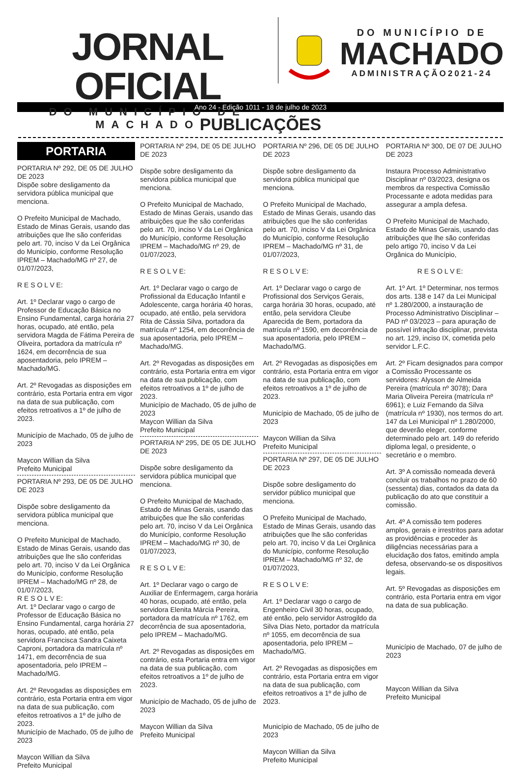JORNAL OFICIAL
DO MUNICÍPIO DE MACHADO
DO MUNICÍPIO DE
MACHADO
ADMINISTRAÇÃO2021-24
Ano 24 - Edição 1011 - 18 de julho de 2023
PUBLICAÇÕES
PORTARIA
PORTARIA Nº 292, DE 05 DE JULHO DE 2023
Dispõe sobre desligamento da servidora pública municipal que menciona.
O Prefeito Municipal de Machado, Estado de Minas Gerais, usando das atribuições que lhe são conferidas pelo art. 70, inciso V da Lei Orgânica do Município, conforme Resolução IPREM – Machado/MG nº 27, de 01/07/2023,
R E S O L V E:
Art. 1º Declarar vago o cargo de Professor de Educação Básica no Ensino Fundamental, carga horária 27 horas, ocupado, até então, pela servidora Magda de Fátima Pereira de Oliveira, portadora da matrícula nº 1624, em decorrência de sua aposentadoria, pelo IPREM – Machado/MG.
Art. 2º Revogadas as disposições em contrário, esta Portaria entra em vigor na data de sua publicação, com efeitos retroativos a 1º de julho de 2023.
Município de Machado, 05 de julho de 2023
Maycon Willian da Silva
Prefeito Municipal
PORTARIA Nº 293, DE 05 DE JULHO DE 2023
Dispõe sobre desligamento da servidora pública municipal que menciona.
O Prefeito Municipal de Machado, Estado de Minas Gerais, usando das atribuições que lhe são conferidas pelo art. 70, inciso V da Lei Orgânica do Município, conforme Resolução IPREM – Machado/MG nº 28, de 01/07/2023,
R E S O L V E:
Art. 1º Declarar vago o cargo de Professor de Educação Básica no Ensino Fundamental, carga horária 27 horas, ocupado, até então, pela servidora Francisca Sandra Caixeta Caproni, portadora da matrícula nº 1471, em decorrência de sua aposentadoria, pelo IPREM – Machado/MG.
Art. 2º Revogadas as disposições em contrário, esta Portaria entra em vigor na data de sua publicação, com efeitos retroativos a 1º de julho de 2023.
Município de Machado, 05 de julho de 2023
Maycon Willian da Silva
Prefeito Municipal
PORTARIA Nº 294, DE 05 DE JULHO DE 2023
Dispõe sobre desligamento da servidora pública municipal que menciona.
O Prefeito Municipal de Machado, Estado de Minas Gerais, usando das atribuições que lhe são conferidas pelo art. 70, inciso V da Lei Orgânica do Município, conforme Resolução IPREM – Machado/MG nº 29, de 01/07/2023,
R E S O L V E:
Art. 1º Declarar vago o cargo de Profissional da Educação Infantil e Adolescente, carga horária 40 horas, ocupado, até então, pela servidora Rita de Cássia Silva, portadora da matrícula nº 1254, em decorrência de sua aposentadoria, pelo IPREM – Machado/MG.
Art. 2º Revogadas as disposições em contrário, esta Portaria entra em vigor na data de sua publicação, com efeitos retroativos a 1º de julho de 2023.
Município de Machado, 05 de julho de 2023
Maycon Willian da Silva
Prefeito Municipal
PORTARIA Nº 295, DE 05 DE JULHO DE 2023
Dispõe sobre desligamento da servidora pública municipal que menciona.
O Prefeito Municipal de Machado, Estado de Minas Gerais, usando das atribuições que lhe são conferidas pelo art. 70, inciso V da Lei Orgânica do Município, conforme Resolução IPREM – Machado/MG nº 30, de 01/07/2023,
R E S O L V E:
Art. 1º Declarar vago o cargo de Auxiliar de Enfermagem, carga horária 40 horas, ocupado, até então, pela servidora Elenita Márcia Pereira, portadora da matrícula nº 1762, em decorrência de sua aposentadoria, pelo IPREM – Machado/MG.
Art. 2º Revogadas as disposições em contrário, esta Portaria entra em vigor na data de sua publicação, com efeitos retroativos a 1º de julho de 2023.
Município de Machado, 05 de julho de 2023
Maycon Willian da Silva
Prefeito Municipal
PORTARIA Nº 296, DE 05 DE JULHO DE 2023
Dispõe sobre desligamento da servidora pública municipal que menciona.
O Prefeito Municipal de Machado, Estado de Minas Gerais, usando das atribuições que lhe são conferidas pelo art. 70, inciso V da Lei Orgânica do Município, conforme Resolução IPREM – Machado/MG nº 31, de 01/07/2023,
R E S O L V E:
Art. 1º Declarar vago o cargo de Profissional dos Serviços Gerais, carga horária 30 horas, ocupado, até então, pela servidora Cleube Aparecida de Bem, portadora da matrícula nº 1590, em decorrência de sua aposentadoria, pelo IPREM – Machado/MG.
Art. 2º Revogadas as disposições em contrário, esta Portaria entra em vigor na data de sua publicação, com efeitos retroativos a 1º de julho de 2023.
Município de Machado, 05 de julho de 2023
Maycon Willian da Silva
Prefeito Municipal
PORTARIA Nº 297, DE 05 DE JULHO DE 2023
Dispõe sobre desligamento do servidor público municipal que menciona.
O Prefeito Municipal de Machado, Estado de Minas Gerais, usando das atribuições que lhe são conferidas pelo art. 70, inciso V da Lei Orgânica do Município, conforme Resolução IPREM – Machado/MG nº 32, de 01/07/2023,
R E S O L V E:
Art. 1º Declarar vago o cargo de Engenheiro Civil 30 horas, ocupado, até então, pelo servidor Astrogildo da Silva Dias Neto, portador da matrícula nº 1055, em decorrência de sua aposentadoria, pelo IPREM – Machado/MG.
Art. 2º Revogadas as disposições em contrário, esta Portaria entra em vigor na data de sua publicação, com efeitos retroativos a 1º de julho de 2023.
Município de Machado, 05 de julho de 2023
Maycon Willian da Silva
Prefeito Municipal
PORTARIA Nº 300, DE 07 DE JULHO DE 2023
Instaura Processo Administrativo Disciplinar nº 03/2023, designa os membros da respectiva Comissão Processante e adota medidas para assegurar a ampla defesa.
O Prefeito Municipal de Machado, Estado de Minas Gerais, usando das atribuições que lhe são conferidas pelo artigo 70, inciso V da Lei Orgânica do Município,
R E S O L V E:
Art. 1º Art. 1º Determinar, nos termos dos arts. 138 e 147 da Lei Municipal nº 1.280/2000, a instauração de Processo Administrativo Disciplinar – PAD nº 03/2023 – para apuração de possível infração disciplinar, prevista no art. 129, inciso IX, cometida pelo servidor L.F.C.
Art. 2º Ficam designados para compor a Comissão Processante os servidores: Alysson de Almeida Pereira (matrícula nº 3078); Dara Maria Oliveira Pereira (matrícula nº 6961); e Luiz Fernando da Silva (matrícula nº 1930), nos termos do art. 147 da Lei Municipal nº 1.280/2000, que deverão eleger, conforme determinado pelo art. 149 do referido diploma legal, o presidente, o secretário e o membro.
Art. 3º A comissão nomeada deverá concluir os trabalhos no prazo de 60 (sessenta) dias, contados da data da publicação do ato que constituir a comissão.
Art. 4º A comissão tem poderes amplos, gerais e irrestritos para adotar as providências e proceder às diligências necessárias para a elucidação dos fatos, emitindo ampla defesa, observando-se os dispositivos legais.
Art. 5º Revogadas as disposições em contrário, esta Portaria entra em vigor na data de sua publicação.
Município de Machado, 07 de julho de 2023
Maycon Willian da Silva
Prefeito Municipal